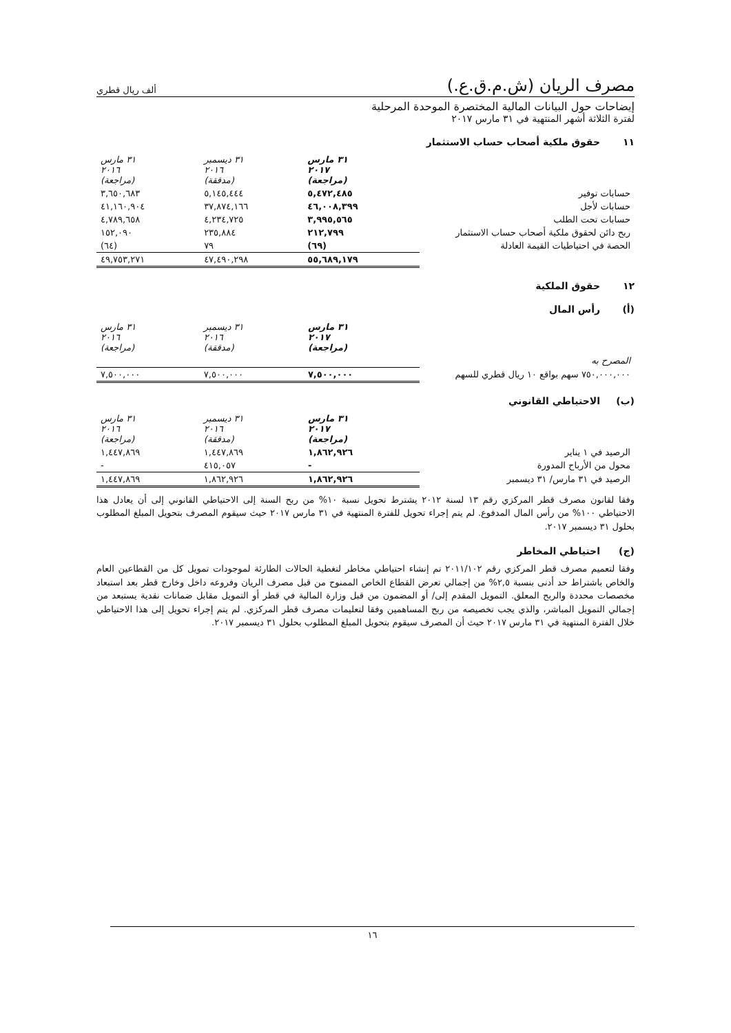مصرف الريان (ش.م.ق.ع.)
ألف ريال قطري
إيضاحات حول البيانات المالية المختصرة الموحدة المرحلية
لفترة الثلاثة أشهر المنتهية في ٣١ مارس ٢٠١٧
١١ حقوق ملكية أصحاب حساب الاستثمار
| | ٣١ مارس ٢٠١٧ (مراجعة) | ٣١ ديسمبر ٢٠١٦ (مدققة) | ٣١ مارس ٢٠١٦ (مراجعة) |
| حسابات توفير | ٥,٤٧٢,٤٨٥ | ٥,١٤٥,٤٤٤ | ٣,٦٥٠,٦٨٣ |
| حسابات لأجل | ٤٦,٠٠٨,٣٩٩ | ٣٧,٨٧٤,١٦٦ | ٤١,١٦٠,٩٠٤ |
| حسابات تحت الطلب | ٣,٩٩٥,٥٦٥ | ٤,٢٣٤,٧٢٥ | ٤,٧٨٩,٦٥٨ |
| ربح دائن لحقوق ملكية أصحاب حساب الاستثمار | ٢١٢,٧٩٩ | ٢٣٥,٨٨٤ | ١٥٢,٠٩٠ |
| الحصة في احتياطيات القيمة العادلة | (٦٩) | ٧٩ | (٦٤) |
| | ٥٥,٦٨٩,١٧٩ | ٤٧,٤٩٠,٢٩٨ | ٤٩,٧٥٣,٢٧١ |
١٢ حقوق الملكية
(أ) رأس المال
| | ٣١ مارس ٢٠١٧ (مراجعة) | ٣١ ديسمبر ٢٠١٦ (مدققة) | ٣١ مارس ٢٠١٦ (مراجعة) |
| المصرح به | | | |
| ٧٥٠,٠٠٠,٠٠٠ سهم بواقع ١٠ ريال قطري للسهم | ٧,٥٠٠,٠٠٠ | ٧,٥٠٠,٠٠٠ | ٧,٥٠٠,٠٠٠ |
(ب) الاحتياطي القانوني
| | ٣١ مارس ٢٠١٧ (مراجعة) | ٣١ ديسمبر ٢٠١٦ (مدققة) | ٣١ مارس ٢٠١٦ (مراجعة) |
| الرصيد في ١ يناير | ١,٨٦٢,٩٢٦ | ١,٤٤٧,٨٦٩ | ١,٤٤٧,٨٦٩ |
| محول من الأرباح المدورة | - | ٤١٥,٠٥٧ | - |
| الرصيد في ٣١ مارس/ ٣١ ديسمبر | ١,٨٦٢,٩٢٦ | ١,٨٦٢,٩٢٦ | ١,٤٤٧,٨٦٩ |
وفقا لقانون مصرف قطر المركزي رقم ١٣ لسنة ٢٠١٢ يشترط تحويل نسبة ١٠% من ربح السنة إلى الاحتياطي القانوني إلى أن يعادل هذا الاحتياطي ١٠٠% من رأس المال المدفوع. لم يتم إجراء تحويل للفترة المنتهية في ٣١ مارس ٢٠١٧ حيث سيقوم المصرف بتحويل المبلغ المطلوب بحلول ٣١ ديسمبر ٢٠١٧.
(ج) احتياطي المخاطر
وفقا لتعميم مصرف قطر المركزي رقم ٢٠١١/١٠٢ تم إنشاء احتياطي مخاطر لتغطية الحالات الطارئة لموجودات تمويل كل من القطاعين العام والخاص باشتراط حد أدنى بنسبة ٢,٥% من إجمالي تعرض القطاع الخاص الممنوح من قبل مصرف الريان وفروعه داخل وخارج قطر بعد استبعاد مخصصات محددة والربح المعلق. التمويل المقدم إلى/ أو المضمون من قبل وزارة المالية في قطر أو التمويل مقابل ضمانات نقدية يستبعد من إجمالي التمويل المباشر، والذي يجب تخصيصه من ربح المساهمين وفقا لتعليمات مصرف قطر المركزي. لم يتم إجراء تحويل إلى هذا الاحتياطي خلال الفترة المنتهية في ٣١ مارس ٢٠١٧ حيث أن المصرف سيقوم بتحويل المبلغ المطلوب بحلول ٣١ ديسمبر ٢٠١٧.
١٦